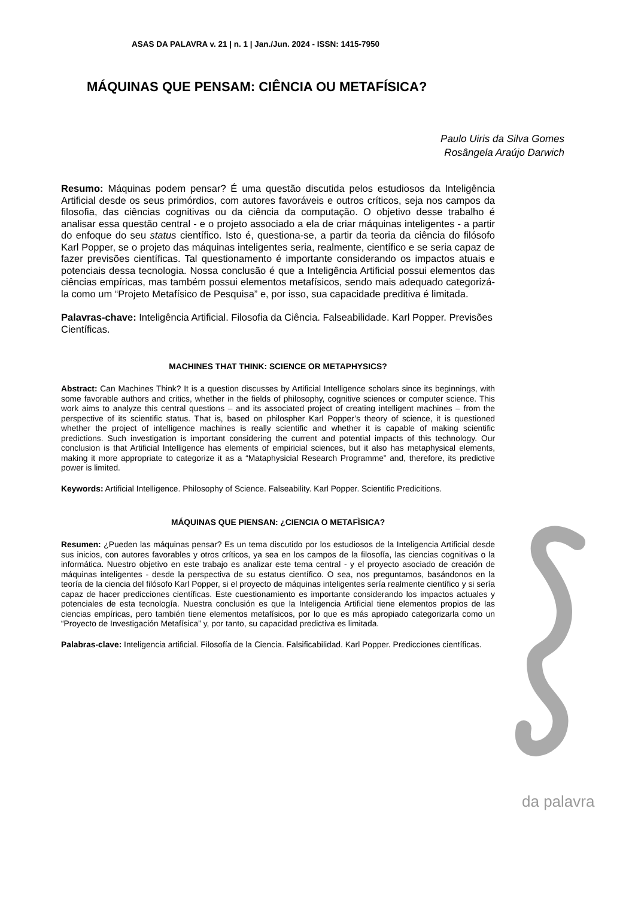ASAS DA PALAVRA v. 21 | n. 1 | Jan./Jun. 2024 - ISSN: 1415-7950
MÁQUINAS QUE PENSAM: CIÊNCIA OU METAFÍSICA?
Paulo Uiris da Silva Gomes
Rosângela Araújo Darwich
Resumo: Máquinas podem pensar? É uma questão discutida pelos estudiosos da Inteligência Artificial desde os seus primórdios, com autores favoráveis e outros críticos, seja nos campos da filosofia, das ciências cognitivas ou da ciência da computação. O objetivo desse trabalho é analisar essa questão central - e o projeto associado a ela de criar máquinas inteligentes - a partir do enfoque do seu status científico. Isto é, questiona-se, a partir da teoria da ciência do filósofo Karl Popper, se o projeto das máquinas inteligentes seria, realmente, científico e se seria capaz de fazer previsões científicas. Tal questionamento é importante considerando os impactos atuais e potenciais dessa tecnologia. Nossa conclusão é que a Inteligência Artificial possui elementos das ciências empíricas, mas também possui elementos metafísicos, sendo mais adequado categorizá-la como um “Projeto Metafísico de Pesquisa” e, por isso, sua capacidade preditiva é limitada.
Palavras-chave: Inteligência Artificial. Filosofia da Ciência. Falseabilidade. Karl Popper. Previsões Científicas.
MACHINES THAT THINK: SCIENCE OR METAPHYSICS?
Abstract: Can Machines Think? It is a question discusses by Artificial Intelligence scholars since its beginnings, with some favorable authors and critics, whether in the fields of philosophy, cognitive sciences or computer science. This work aims to analyze this central questions – and its associated project of creating intelligent machines – from the perspective of its scientific status. That is, based on philospher Karl Popper’s theory of science, it is questioned whether the project of intelligence machines is really scientific and whether it is capable of making scientific predictions. Such investigation is important considering the current and potential impacts of this technology. Our conclusion is that Artificial Intelligence has elements of empiricial sciences, but it also has metaphysical elements, making it more appropriate to categorize it as a “Mataphysicial Research Programme” and, therefore, its predictive power is limited.
Keywords: Artificial Intelligence. Philosophy of Science. Falseability. Karl Popper. Scientific Predicitions.
MÁQUINAS QUE PIENSAN: ¿CIENCIA O METAFÌSICA?
Resumen: ¿Pueden las máquinas pensar? Es un tema discutido por los estudiosos de la Inteligencia Artificial desde sus inicios, con autores favorables y otros críticos, ya sea en los campos de la filosofía, las ciencias cognitivas o la informática. Nuestro objetivo en este trabajo es analizar este tema central - y el proyecto asociado de creación de máquinas inteligentes - desde la perspectiva de su estatus científico. O sea, nos preguntamos, basándonos en la teoría de la ciencia del filósofo Karl Popper, si el proyecto de máquinas inteligentes sería realmente científico y si sería capaz de hacer predicciones científicas. Este cuestionamiento es importante considerando los impactos actuales y potenciales de esta tecnología. Nuestra conclusión es que la Inteligencia Artificial tiene elementos propios de las ciencias empíricas, pero también tiene elementos metafísicos, por lo que es más apropiado categorizarla como un “Proyecto de Investigación Metafísica” y, por tanto, su capacidad predictiva es limitada.
Palabras-clave: Inteligencia artificial. Filosofía de la Ciencia. Falsificabilidad. Karl Popper. Predicciones científicas.
da palavra